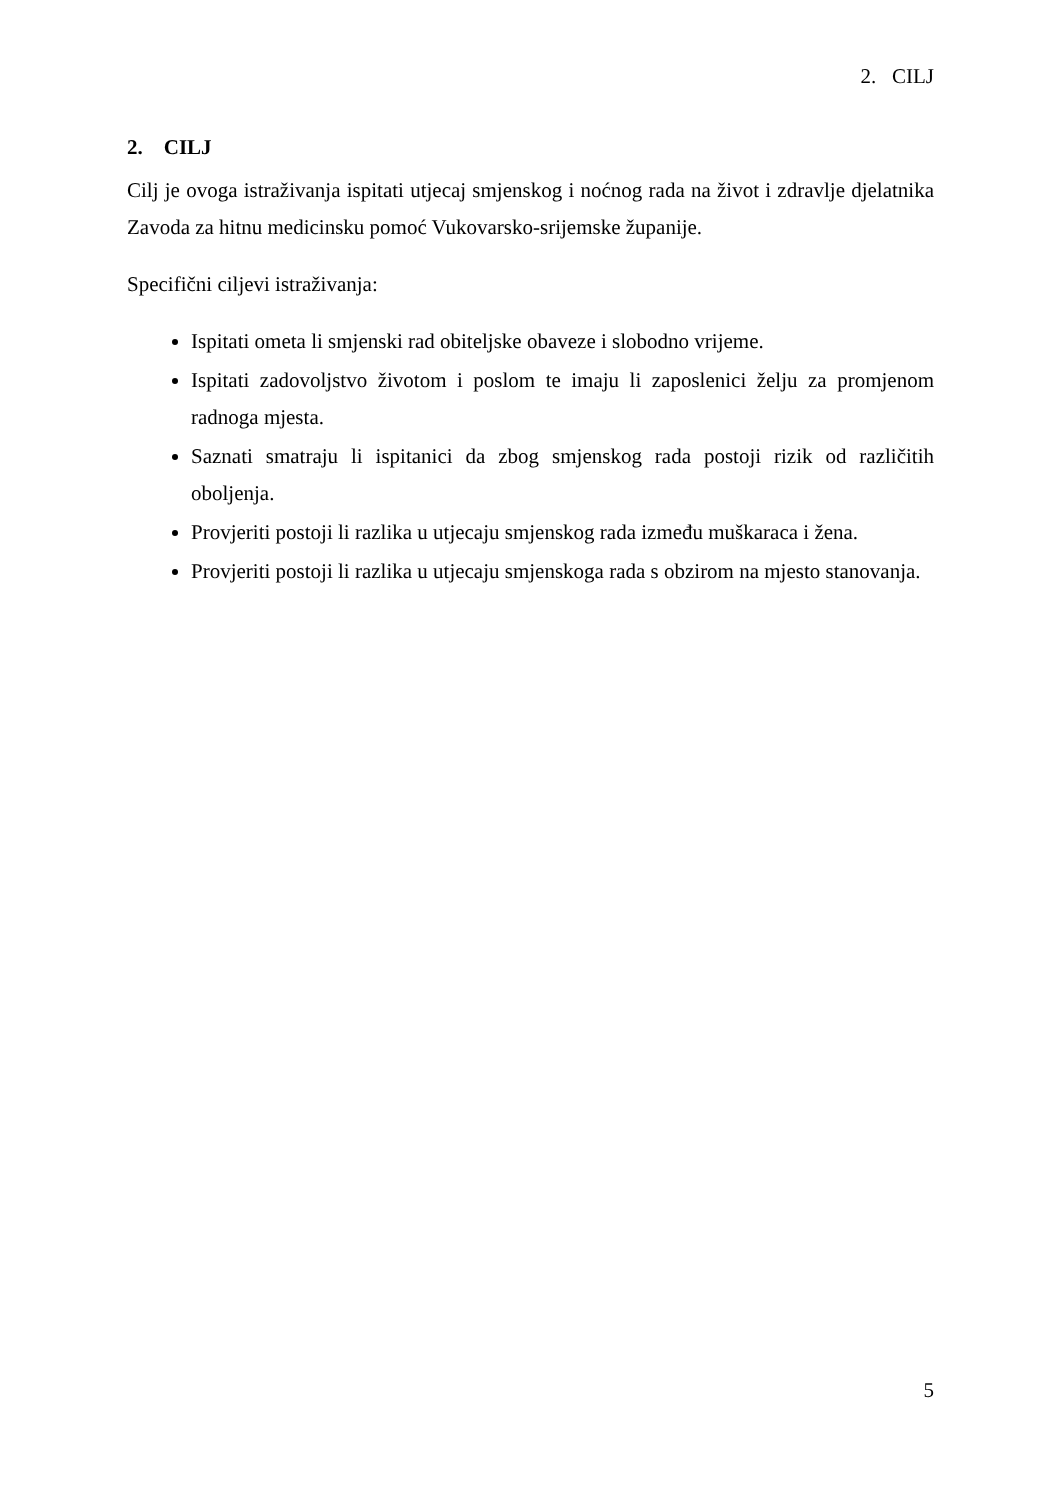2. CILJ
2. CILJ
Cilj je ovoga istraživanja ispitati utjecaj smjenskog i noćnog rada na život i zdravlje djelatnika Zavoda za hitnu medicinsku pomoć Vukovarsko-srijemske županije.
Specifični ciljevi istraživanja:
Ispitati ometa li smjenski rad obiteljske obaveze i slobodno vrijeme.
Ispitati zadovoljstvo životom i poslom te imaju li zaposlenici želju za promjenom radnoga mjesta.
Saznati smatraju li ispitanici da zbog smjenskog rada postoji rizik od različitih oboljenja.
Provjeriti postoji li razlika u utjecaju smjenskog rada između muškaraca i žena.
Provjeriti postoji li razlika u utjecaju smjenskoga rada s obzirom na mjesto stanovanja.
5